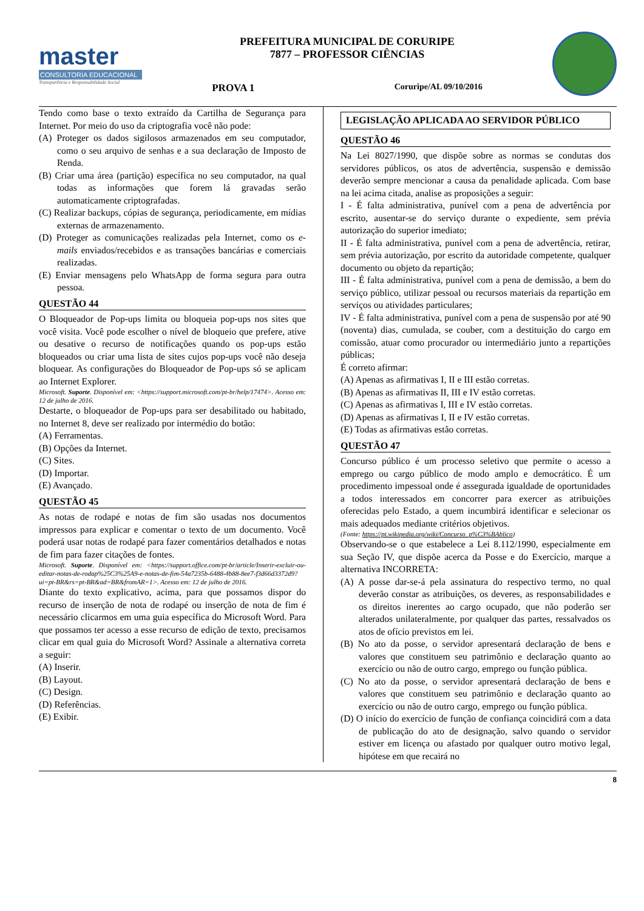master
CONSULTORIA EDUCACIONAL
Transparência e Responsabilidade Social
PREFEITURA MUNICIPAL DE CORURIPE
7877 – PROFESSOR CIÊNCIAS
PROVA 1 Coruripe/AL 09/10/2016
Tendo como base o texto extraído da Cartilha de Segurança para Internet. Por meio do uso da criptografia você não pode:
(A) Proteger os dados sigilosos armazenados em seu computador, como o seu arquivo de senhas e a sua declaração de Imposto de Renda.
(B) Criar uma área (partição) específica no seu computador, na qual todas as informações que forem lá gravadas serão automaticamente criptografadas.
(C) Realizar backups, cópias de segurança, periodicamente, em mídias externas de armazenamento.
(D) Proteger as comunicações realizadas pela Internet, como os e-mails enviados/recebidos e as transações bancárias e comerciais realizadas.
(E) Enviar mensagens pelo WhatsApp de forma segura para outra pessoa.
QUESTÃO 44
O Bloqueador de Pop-ups limita ou bloqueia pop-ups nos sites que você visita. Você pode escolher o nível de bloqueio que prefere, ative ou desative o recurso de notificações quando os pop-ups estão bloqueados ou criar uma lista de sites cujos pop-ups você não deseja bloquear. As configurações do Bloqueador de Pop-ups só se aplicam ao Internet Explorer.
Microsoft. Suporte. Disponível em: <https://support.microsoft.com/pt-br/help/17474>. Acesso em: 12 de julho de 2016.
Destarte, o bloqueador de Pop-ups para ser desabilitado ou habitado, no Internet 8, deve ser realizado por intermédio do botão:
(A) Ferramentas.
(B) Opções da Internet.
(C) Sites.
(D) Importar.
(E) Avançado.
QUESTÃO 45
As notas de rodapé e notas de fim são usadas nos documentos impressos para explicar e comentar o texto de um documento. Você poderá usar notas de rodapé para fazer comentários detalhados e notas de fim para fazer citações de fontes.
Microsoft. Suporte. Disponível em: <https://support.office.com/pt-br/article/Inserir-excluir-ou-editar-notas-de-rodap%25C3%25A9-e-notas-de-fim-54a7235b-6488-4b88-8ee7-f3d66d3372d9?ui=pt-BR&rs=pt-BR&ad=BR&fromAR=1>. Acesso em: 12 de julho de 2016.
Diante do texto explicativo, acima, para que possamos dispor do recurso de inserção de nota de rodapé ou inserção de nota de fim é necessário clicarmos em uma guia específica do Microsoft Word. Para que possamos ter acesso a esse recurso de edição de texto, precisamos clicar em qual guia do Microsoft Word? Assinale a alternativa correta a seguir:
(A) Inserir.
(B) Layout.
(C) Design.
(D) Referências.
(E) Exibir.
LEGISLAÇÃO APLICADA AO SERVIDOR PÚBLICO
QUESTÃO 46
Na Lei 8027/1990, que dispõe sobre as normas se condutas dos servidores públicos, os atos de advertência, suspensão e demissão deverão sempre mencionar a causa da penalidade aplicada. Com base na lei acima citada, analise as proposições a seguir:
I - É falta administrativa, punível com a pena de advertência por escrito, ausentar-se do serviço durante o expediente, sem prévia autorização do superior imediato;
II - É falta administrativa, punível com a pena de advertência, retirar, sem prévia autorização, por escrito da autoridade competente, qualquer documento ou objeto da repartição;
III - É falta administrativa, punível com a pena de demissão, a bem do serviço público, utilizar pessoal ou recursos materiais da repartição em serviços ou atividades particulares;
IV - É falta administrativa, punível com a pena de suspensão por até 90 (noventa) dias, cumulada, se couber, com a destituição do cargo em comissão, atuar como procurador ou intermediário junto a repartições públicas;
É correto afirmar:
(A) Apenas as afirmativas I, II e III estão corretas.
(B) Apenas as afirmativas II, III e IV estão corretas.
(C) Apenas as afirmativas I, III e IV estão corretas.
(D) Apenas as afirmativas I, II e IV estão corretas.
(E) Todas as afirmativas estão corretas.
QUESTÃO 47
Concurso público é um processo seletivo que permite o acesso a emprego ou cargo público de modo amplo e democrático. É um procedimento impessoal onde é assegurada igualdade de oportunidades a todos interessados em concorrer para exercer as atribuições oferecidas pelo Estado, a quem incumbirá identificar e selecionar os mais adequados mediante critérios objetivos.
(Fonte: https://pt.wikipedia.org/wiki/Concurso_p%C3%BAblico)
Observando-se o que estabelece a Lei 8.112/1990, especialmente em sua Seção IV, que dispõe acerca da Posse e do Exercício, marque a alternativa INCORRETA:
(A) A posse dar-se-á pela assinatura do respectivo termo, no qual deverão constar as atribuições, os deveres, as responsabilidades e os direitos inerentes ao cargo ocupado, que não poderão ser alterados unilateralmente, por qualquer das partes, ressalvados os atos de ofício previstos em lei.
(B) No ato da posse, o servidor apresentará declaração de bens e valores que constituem seu patrimônio e declaração quanto ao exercício ou não de outro cargo, emprego ou função pública.
(C) No ato da posse, o servidor apresentará declaração de bens e valores que constituem seu patrimônio e declaração quanto ao exercício ou não de outro cargo, emprego ou função pública.
(D) O início do exercício de função de confiança coincidirá com a data de publicação do ato de designação, salvo quando o servidor estiver em licença ou afastado por qualquer outro motivo legal, hipótese em que recairá no
8